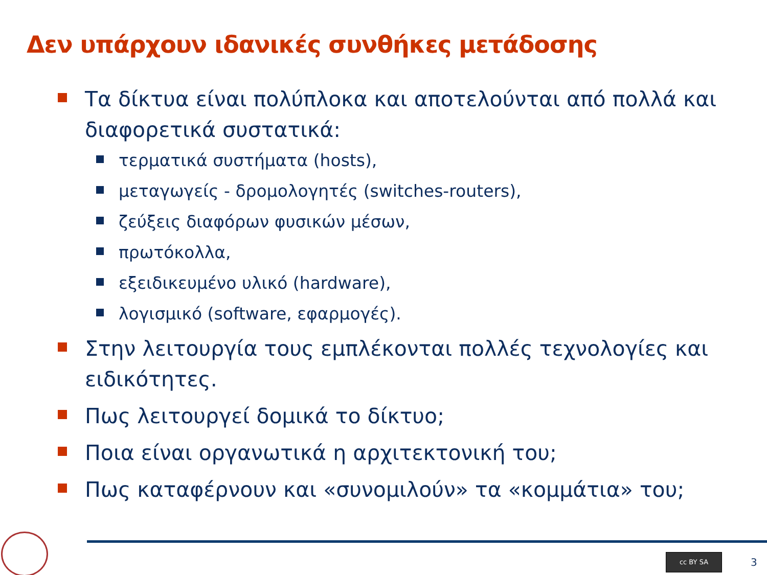Δεν υπάρχουν ιδανικές συνθήκες μετάδοσης
Τα δίκτυα είναι πολύπλοκα και αποτελούνται από πολλά και διαφορετικά συστατικά:
τερματικά συστήματα (hosts),
μεταγωγείς - δρομολογητές (switches-routers),
ζεύξεις διαφόρων φυσικών μέσων,
πρωτόκολλα,
εξειδικευμένο υλικό (hardware),
λογισμικό (software, εφαρμογές).
Στην λειτουργία τους εμπλέκονται πολλές τεχνολογίες και ειδικότητες.
Πως λειτουργεί δομικά το δίκτυο;
Ποια είναι οργανωτικά η αρχιτεκτονική του;
Πως καταφέρνουν και «συνομιλούν» τα «κομμάτια» του;
cc BY SA
3